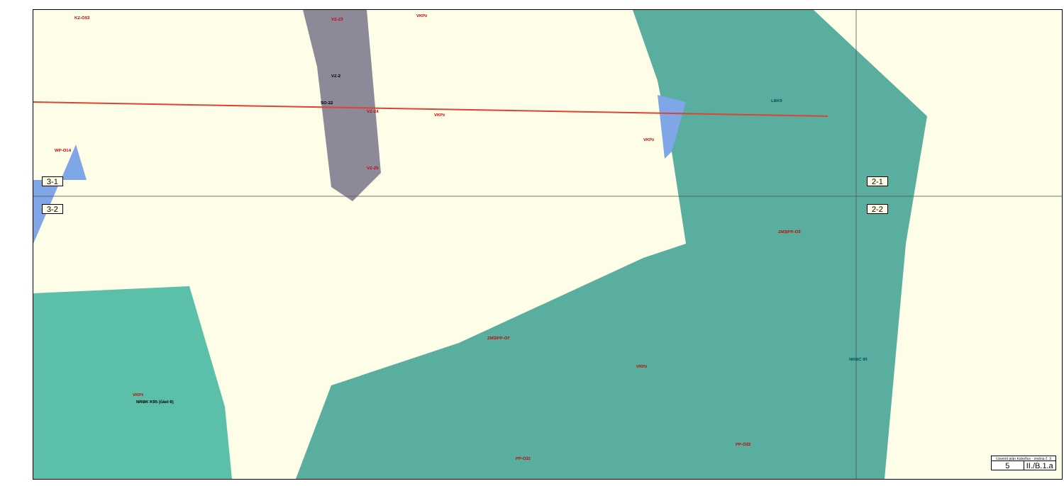KZ-O53 VZ-Z3
VKPz
VZ-2
SO-22
VZ-Z4
VZ-Z5
WP-O14
VKPz
VKPz
LBK9
VKPz
VKPz
NRBK K95 (část 6)
ZM3/PP-O7
ZM3/PP-O3
NRBC 90
PP-O21
PP-O22
3-1
3-2
2-1
2-2
Územní plán Kobeřice - změna č. 3
5 II./B.1.a